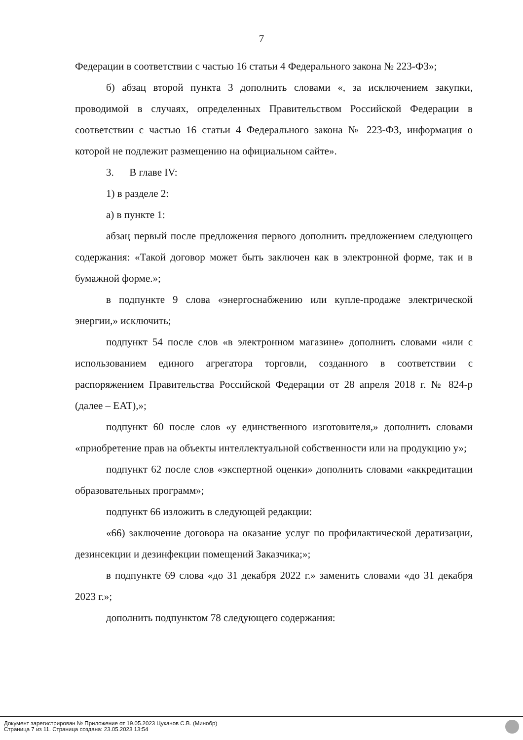7
Федерации в соответствии с частью 16 статьи 4 Федерального закона № 223-ФЗ»;
б) абзац второй пункта 3 дополнить словами «, за исключением закупки, проводимой в случаях, определенных Правительством Российской Федерации в соответствии с частью 16 статьи 4 Федерального закона № 223-ФЗ, информация о которой не подлежит размещению на официальном сайте».
3. В главе IV:
1) в разделе 2:
а) в пункте 1:
абзац первый после предложения первого дополнить предложением следующего содержания: «Такой договор может быть заключен как в электронной форме, так и в бумажной форме.»;
в подпункте 9 слова «энергоснабжению или купле-продаже электрической энергии,» исключить;
подпункт 54 после слов «в электронном магазине» дополнить словами «или с использованием единого агрегатора торговли, созданного в соответствии с распоряжением Правительства Российской Федерации от 28 апреля 2018 г. № 824-р (далее – ЕАТ),»;
подпункт 60 после слов «у единственного изготовителя,» дополнить словами «приобретение прав на объекты интеллектуальной собственности или на продукцию у»;
подпункт 62 после слов «экспертной оценки» дополнить словами «аккредитации образовательных программ»;
подпункт 66 изложить в следующей редакции:
«66) заключение договора на оказание услуг по профилактической дератизации, дезинсекции и дезинфекции помещений Заказчика;»;
в подпункте 69 слова «до 31 декабря 2022 г.» заменить словами «до 31 декабря 2023 г.»;
дополнить подпунктом 78 следующего содержания:
Документ зарегистрирован № Приложение от 19.05.2023 Цуканов С.В. (Минобр)
Страница 7 из 11. Страница создана: 23.05.2023 13:54